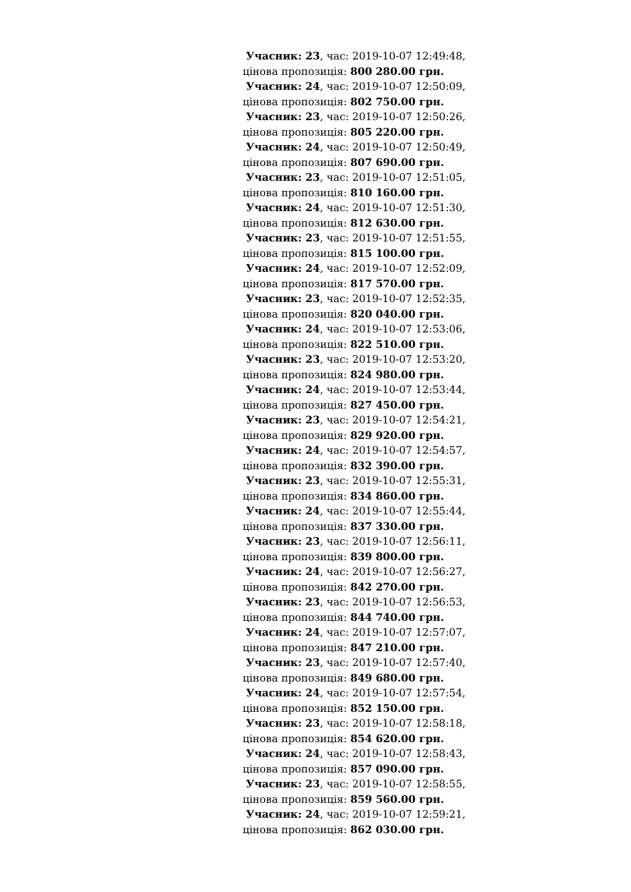Учасник: 23, час: 2019-10-07 12:49:48,
цінова пропозиція: 800 280.00 грн.
Учасник: 24, час: 2019-10-07 12:50:09,
цінова пропозиція: 802 750.00 грн.
Учасник: 23, час: 2019-10-07 12:50:26,
цінова пропозиція: 805 220.00 грн.
Учасник: 24, час: 2019-10-07 12:50:49,
цінова пропозиція: 807 690.00 грн.
Учасник: 23, час: 2019-10-07 12:51:05,
цінова пропозиція: 810 160.00 грн.
Учасник: 24, час: 2019-10-07 12:51:30,
цінова пропозиція: 812 630.00 грн.
Учасник: 23, час: 2019-10-07 12:51:55,
цінова пропозиція: 815 100.00 грн.
Учасник: 24, час: 2019-10-07 12:52:09,
цінова пропозиція: 817 570.00 грн.
Учасник: 23, час: 2019-10-07 12:52:35,
цінова пропозиція: 820 040.00 грн.
Учасник: 24, час: 2019-10-07 12:53:06,
цінова пропозиція: 822 510.00 грн.
Учасник: 23, час: 2019-10-07 12:53:20,
цінова пропозиція: 824 980.00 грн.
Учасник: 24, час: 2019-10-07 12:53:44,
цінова пропозиція: 827 450.00 грн.
Учасник: 23, час: 2019-10-07 12:54:21,
цінова пропозиція: 829 920.00 грн.
Учасник: 24, час: 2019-10-07 12:54:57,
цінова пропозиція: 832 390.00 грн.
Учасник: 23, час: 2019-10-07 12:55:31,
цінова пропозиція: 834 860.00 грн.
Учасник: 24, час: 2019-10-07 12:55:44,
цінова пропозиція: 837 330.00 грн.
Учасник: 23, час: 2019-10-07 12:56:11,
цінова пропозиція: 839 800.00 грн.
Учасник: 24, час: 2019-10-07 12:56:27,
цінова пропозиція: 842 270.00 грн.
Учасник: 23, час: 2019-10-07 12:56:53,
цінова пропозиція: 844 740.00 грн.
Учасник: 24, час: 2019-10-07 12:57:07,
цінова пропозиція: 847 210.00 грн.
Учасник: 23, час: 2019-10-07 12:57:40,
цінова пропозиція: 849 680.00 грн.
Учасник: 24, час: 2019-10-07 12:57:54,
цінова пропозиція: 852 150.00 грн.
Учасник: 23, час: 2019-10-07 12:58:18,
цінова пропозиція: 854 620.00 грн.
Учасник: 24, час: 2019-10-07 12:58:43,
цінова пропозиція: 857 090.00 грн.
Учасник: 23, час: 2019-10-07 12:58:55,
цінова пропозиція: 859 560.00 грн.
Учасник: 24, час: 2019-10-07 12:59:21,
цінова пропозиція: 862 030.00 грн.